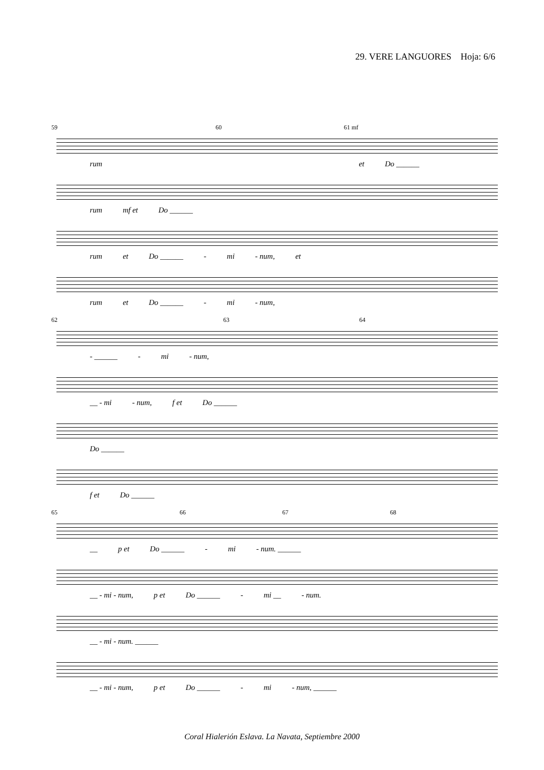29. VERE LANGUORES Hoja: 6/6
59 60 61 mf
rum et Do ______
rum mf et Do ______
rum et Do ______ - mi - num, et
rum et Do ______ - mi - num,
62 63 64
- ______ - mi - num,
__ - mi - num, f et Do ______
Do ______
f et Do ______
65 66 67 68
__ p et Do ______ - mi - num. ______
__ - mi - num, p et Do ______ - mi __ - num.
__ - mi - num. ______
__ - mi - num, p et Do ______ - mi - num, ______
Coral Hialerión Eslava. La Navata, Septiembre 2000